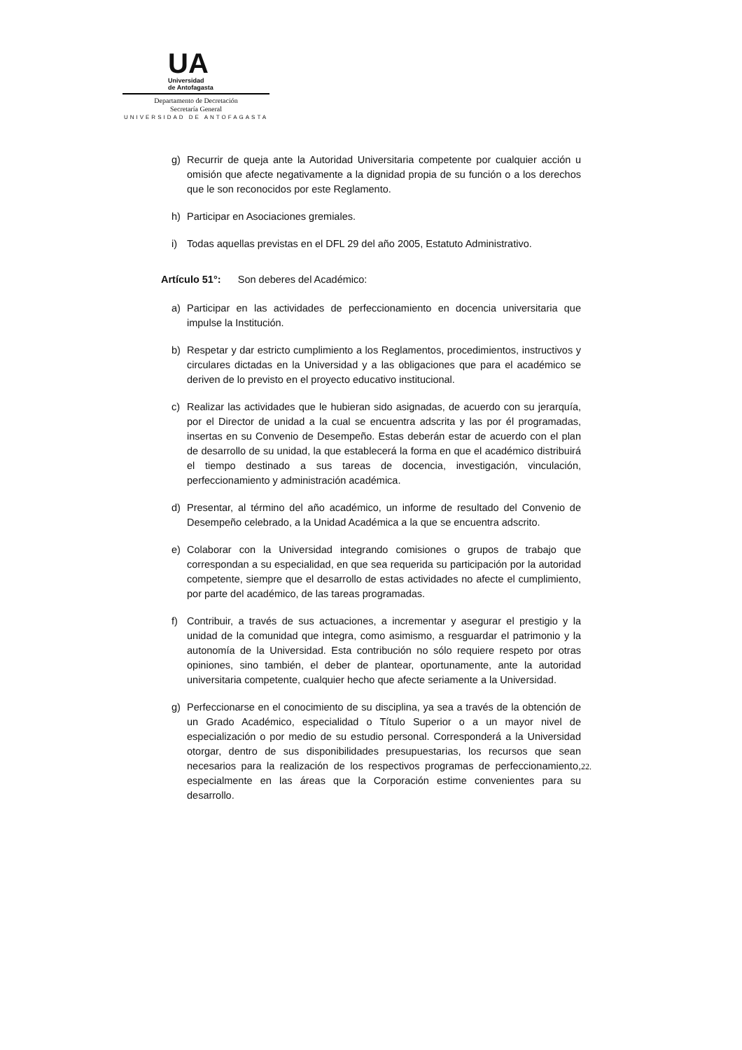UA
Universidad
de Antofagasta
Departamento de Decretación
Secretaría General
UNIVERSIDAD DE ANTOFAGASTA
g) Recurrir de queja ante la Autoridad Universitaria competente por cualquier acción u omisión que afecte negativamente a la dignidad propia de su función o a los derechos que le son reconocidos por este Reglamento.
h) Participar en Asociaciones gremiales.
i) Todas aquellas previstas en el DFL 29 del año 2005, Estatuto Administrativo.
Artículo 51°: Son deberes del Académico:
a) Participar en las actividades de perfeccionamiento en docencia universitaria que impulse la Institución.
b) Respetar y dar estricto cumplimiento a los Reglamentos, procedimientos, instructivos y circulares dictadas en la Universidad y a las obligaciones que para el académico se deriven de lo previsto en el proyecto educativo institucional.
c) Realizar las actividades que le hubieran sido asignadas, de acuerdo con su jerarquía, por el Director de unidad a la cual se encuentra adscrita y las por él programadas, insertas en su Convenio de Desempeño. Estas deberán estar de acuerdo con el plan de desarrollo de su unidad, la que establecerá la forma en que el académico distribuirá el tiempo destinado a sus tareas de docencia, investigación, vinculación, perfeccionamiento y administración académica.
d) Presentar, al término del año académico, un informe de resultado del Convenio de Desempeño celebrado, a la Unidad Académica a la que se encuentra adscrito.
e) Colaborar con la Universidad integrando comisiones o grupos de trabajo que correspondan a su especialidad, en que sea requerida su participación por la autoridad competente, siempre que el desarrollo de estas actividades no afecte el cumplimiento, por parte del académico, de las tareas programadas.
f) Contribuir, a través de sus actuaciones, a incrementar y asegurar el prestigio y la unidad de la comunidad que integra, como asimismo, a resguardar el patrimonio y la autonomía de la Universidad. Esta contribución no sólo requiere respeto por otras opiniones, sino también, el deber de plantear, oportunamente, ante la autoridad universitaria competente, cualquier hecho que afecte seriamente a la Universidad.
g) Perfeccionarse en el conocimiento de su disciplina, ya sea a través de la obtención de un Grado Académico, especialidad o Título Superior o a un mayor nivel de especialización o por medio de su estudio personal. Corresponderá a la Universidad otorgar, dentro de sus disponibilidades presupuestarias, los recursos que sean necesarios para la realización de los respectivos programas de perfeccionamiento, especialmente en las áreas que la Corporación estime convenientes para su desarrollo.
22.